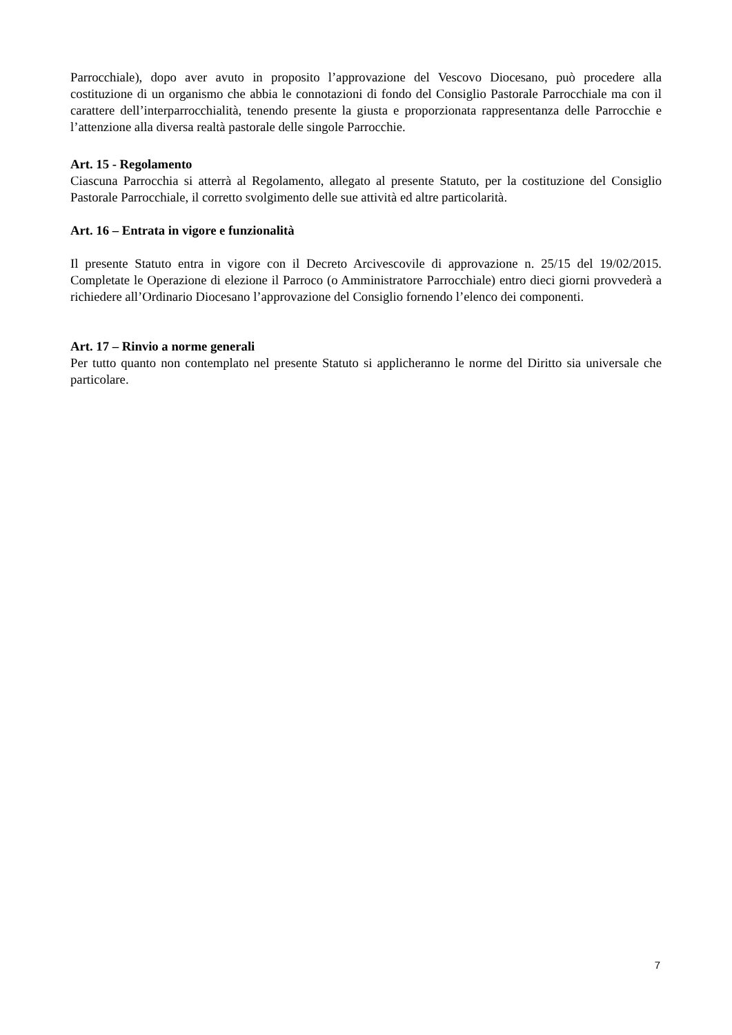Parrocchiale), dopo aver avuto in proposito l’approvazione del Vescovo Diocesano, può procedere alla costituzione di un organismo che abbia le connotazioni di fondo del Consiglio Pastorale Parrocchiale ma con il carattere dell’interparrocchialità, tenendo presente la giusta e proporzionata rappresentanza delle Parrocchie e l’attenzione alla diversa realtà pastorale delle singole Parrocchie.
Art. 15 - Regolamento
Ciascuna Parrocchia si atterrà al Regolamento, allegato al presente Statuto, per la costituzione del Consiglio Pastorale Parrocchiale, il corretto svolgimento delle sue attività ed altre particolarità.
Art. 16 – Entrata in vigore e funzionalità
Il presente Statuto entra in vigore con il Decreto Arcivescovile di approvazione n. 25/15 del 19/02/2015. Completate le Operazione di elezione il Parroco (o Amministratore Parrocchiale) entro dieci giorni provvederà a richiedere all’Ordinario Diocesano l’approvazione del Consiglio fornendo l’elenco dei componenti.
Art. 17 – Rinvio a norme generali
Per tutto quanto non contemplato nel presente Statuto si applicheranno le norme del Diritto sia universale che particolare.
7